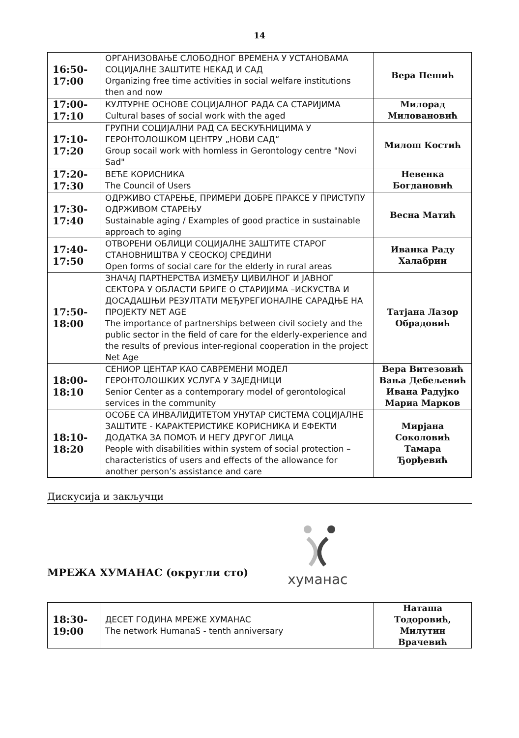14
| 16:50- 17:00 | ОРГАНИЗОВАЊЕ СЛОБОДНОГ ВРЕМЕНА У УСТАНОВАМА СОЦИЈАЛНЕ ЗАШТИТЕ НЕКАД И САД Organizing free time activities in social welfare institutions then and now | Вера Пешић |
| 17:00- 17:10 | КУЛТУРНЕ ОСНОВЕ СОЦИЈАЛНОГ РАДА СА СТАРИЈИМА Cultural bases of social work with the aged | Милорад Миловановић |
| 17:10- 17:20 | ГРУПНИ СОЦИЈАЛНИ РАД СА БЕСКУЋНИЦИМА У ГЕРОНТОЛОШКОМ ЦЕНТРУ „НОВИ САД“ Group socail work with homless in Gerontology centre "Novi Sad" | Милош Костић |
| 17:20- 17:30 | ВЕЋЕ КОРИСНИКА The Council of Users | Невенка Богдановић |
| 17:30- 17:40 | ОДРЖИВО СТАРЕЊЕ, ПРИМЕРИ ДОБРЕ ПРАКСЕ У ПРИСТУПУ ОДРЖИВОМ СТАРЕЊУ Sustainable aging / Examples of good practice in sustainable approach to aging | Весна Матић |
| 17:40- 17:50 | ОТВОРЕНИ ОБЛИЦИ СОЦИЈАЛНЕ ЗАШТИТЕ СТАРОГ СТАНОВНИШТВА У СЕОСКОЈ СРЕДИНИ Open forms of social care for the elderly in rural areas | Иванка Раду Халабрин |
| 17:50- 18:00 | ЗНАЧАЈ ПАРТНЕРСТВА ИЗМЕЂУ ЦИВИЛНОГ И ЈАВНОГ СЕКТОРА У ОБЛАСТИ БРИГЕ О СТАРИЈИМА –ИСКУСТВА И ДОСАДАШЊИ РЕЗУЛТАТИ МЕЂУРЕГИОНАЛНЕ САРАДЊЕ НА ПРОЈЕКТУ NET AGE The importance of partnerships between civil society and the public sector in the field of care for the elderly-experience and the results of previous inter-regional cooperation in the project Net Age | Татјана Лазор Обрадовић |
| 18:00- 18:10 | СЕНИОР ЦЕНТАР КАО САВРЕМЕНИ МОДЕЛ ГЕРОНТОЛОШКИХ УСЛУГА У ЗАЈЕДНИЦИ Senior Center as a contemporary model of gerontological services in the community | Вера Витезовић Вања Дебељевић Ивана Радујко Мариа Марков |
| 18:10- 18:20 | ОСОБЕ СА ИНВАЛИДИТЕТОМ УНУТАР СИСТЕМА СОЦИЈАЛНЕ ЗАШТИТЕ - КАРАКТЕРИСТИКЕ КОРИСНИКА И ЕФЕКТИ ДОДАТКА ЗА ПОМОЋ И НЕГУ ДРУГОГ ЛИЦА People with disabilities within system of social protection – characteristics of users and effects of the allowance for another person’s assistance and care | Мирјана Соколовић Тамара Ђорђевић |
Дискусија и закључци
МРЕЖА ХУМАНАС (округли сто)
хуманас
| 18:30- 19:00 | ДЕСЕТ ГОДИНА МРЕЖЕ ХУМАНАС The network HumanaS - tenth anniversary | Наташа Тодоровић, Милутин Врачевић |